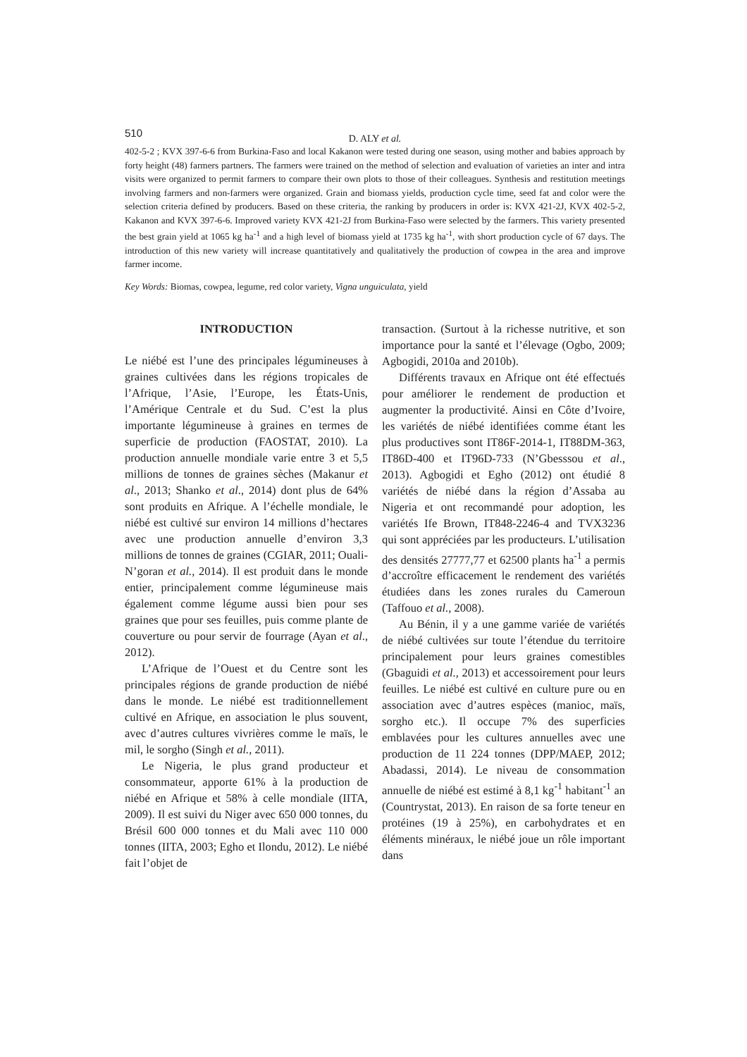510
D. ALY et al.
402-5-2 ; KVX 397-6-6 from Burkina-Faso and local Kakanon were tested during one season, using mother and babies approach by forty height (48) farmers partners. The farmers were trained on the method of selection and evaluation of varieties an inter and intra visits were organized to permit farmers to compare their own plots to those of their colleagues. Synthesis and restitution meetings involving farmers and non-farmers were organized. Grain and biomass yields, production cycle time, seed fat and color were the selection criteria defined by producers. Based on these criteria, the ranking by producers in order is: KVX 421-2J, KVX 402-5-2, Kakanon and KVX 397-6-6. Improved variety KVX 421-2J from Burkina-Faso were selected by the farmers. This variety presented the best grain yield at 1065 kg ha<sup>-1</sup> and a high level of biomass yield at 1735 kg ha<sup>-1</sup>, with short production cycle of 67 days. The introduction of this new variety will increase quantitatively and qualitatively the production of cowpea in the area and improve farmer income.
Key Words: Biomas, cowpea, legume, red color variety, Vigna unguiculata, yield
INTRODUCTION
Le niébé est l’une des principales légumineuses à graines cultivées dans les régions tropicales de l’Afrique, l’Asie, l’Europe, les États-Unis, l’Amérique Centrale et du Sud. C’est la plus importante légumineuse à graines en termes de superficie de production (FAOSTAT, 2010). La production annuelle mondiale varie entre 3 et 5,5 millions de tonnes de graines sèches (Makanur et al., 2013; Shanko et al., 2014) dont plus de 64% sont produits en Afrique. A l’échelle mondiale, le niébé est cultivé sur environ 14 millions d’hectares avec une production annuelle d’environ 3,3 millions de tonnes de graines (CGIAR, 2011; Ouali-N’goran et al., 2014). Il est produit dans le monde entier, principalement comme légumineuse mais également comme légume aussi bien pour ses graines que pour ses feuilles, puis comme plante de couverture ou pour servir de fourrage (Ayan et al., 2012).
L’Afrique de l’Ouest et du Centre sont les principales régions de grande production de niébé dans le monde. Le niébé est traditionnellement cultivé en Afrique, en association le plus souvent, avec d’autres cultures vivrières comme le maïs, le mil, le sorgho (Singh et al., 2011).
Le Nigeria, le plus grand producteur et consommateur, apporte 61% à la production de niébé en Afrique et 58% à celle mondiale (IITA, 2009). Il est suivi du Niger avec 650 000 tonnes, du Brésil 600 000 tonnes et du Mali avec 110 000 tonnes (IITA, 2003; Egho et Ilondu, 2012). Le niébé fait l’objet de
transaction. (Surtout à la richesse nutritive, et son importance pour la santé et l’élevage (Ogbo, 2009; Agbogidi, 2010a and 2010b).
Différents travaux en Afrique ont été effectués pour améliorer le rendement de production et augmenter la productivité. Ainsi en Côte d’Ivoire, les variétés de niébé identifiées comme étant les plus productives sont IT86F-2014-1, IT88DM-363, IT86D-400 et IT96D-733 (N’Gbesssou et al., 2013). Agbogidi et Egho (2012) ont étudié 8 variétés de niébé dans la région d’Assaba au Nigeria et ont recommandé pour adoption, les variétés Ife Brown, IT848-2246-4 and TVX3236 qui sont appréciées par les producteurs. L’utilisation des densités 27777,77 et 62500 plants ha<sup>-1</sup> a permis d’accroître efficacement le rendement des variétés étudiées dans les zones rurales du Cameroun (Taffouo et al., 2008).
Au Bénin, il y a une gamme variée de variétés de niébé cultivées sur toute l’étendue du territoire principalement pour leurs graines comestibles (Gbaguidi et al., 2013) et accessoirement pour leurs feuilles. Le niébé est cultivé en culture pure ou en association avec d’autres espèces (manioc, maïs, sorgho etc.). Il occupe 7% des superficies emblavées pour les cultures annuelles avec une production de 11 224 tonnes (DPP/MAEP, 2012; Abadassi, 2014). Le niveau de consommation annuelle de niébé est estimé à 8,1 kg<sup>-1</sup> habitant<sup>-1</sup> an (Countrystat, 2013). En raison de sa forte teneur en protéines (19 à 25%), en carbohydrates et en éléments minéraux, le niébé joue un rôle important dans